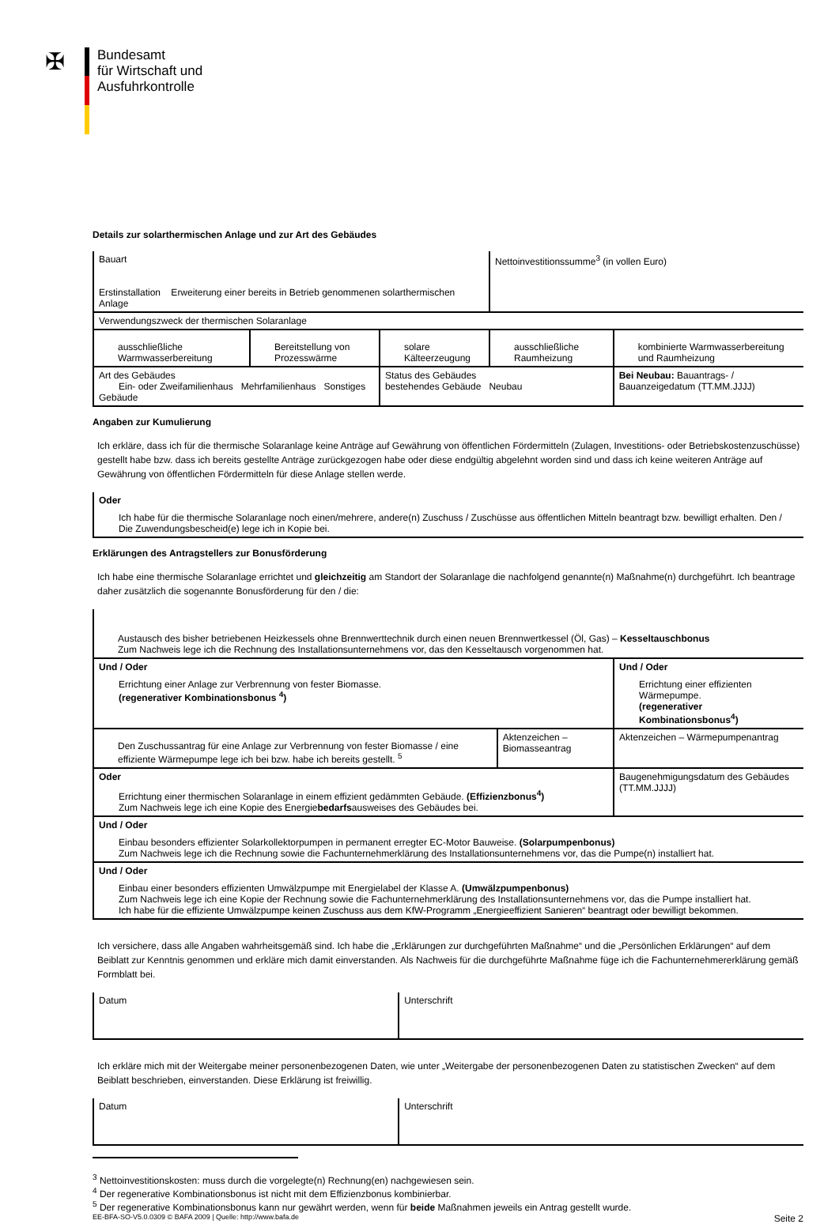✠
Bundesamt
für Wirtschaft und
Ausfuhrkontrolle
Details zur solarthermischen Anlage und zur Art des Gebäudes
| Bauart Erstinstallation Erweiterung einer bereits in Betrieb genommenen solarthermischen Anlage | | | Nettoinvestitionssumme<sup>3</sup> (in vollen Euro) | |
| Verwendungszweck der thermischen Solaranlage | | | | |
| ausschließliche Warmwasserbereitung | Bereitstellung von Prozesswärme | solare Kälteerzeugung | ausschließliche Raumheizung | kombinierte Warmwasserbereitung und Raumheizung |
| Art des Gebäudes Ein- oder Zweifamilienhaus Mehrfamilienhaus Sonstiges Gebäude | | Status des Gebäudes bestehendes Gebäude Neubau | | Bei Neubau: Bauantrags- / Bauanzeigedatum (TT.MM.JJJJ) |
Angaben zur Kumulierung
Ich erkläre, dass ich für die thermische Solaranlage keine Anträge auf Gewährung von öffentlichen Fördermitteln (Zulagen, Investitions- oder Betriebskostenzuschüsse) gestellt habe bzw. dass ich bereits gestellte Anträge zurückgezogen habe oder diese endgültig abgelehnt worden sind und dass ich keine weiteren Anträge auf Gewährung von öffentlichen Fördermitteln für diese Anlage stellen werde.
| Oder Ich habe für die thermische Solaranlage noch einen/mehrere, andere(n) Zuschuss / Zuschüsse aus öffentlichen Mitteln beantragt bzw. bewilligt erhalten. Den / Die Zuwendungsbescheid(e) lege ich in Kopie bei. |
Erklärungen des Antragstellers zur Bonusförderung
Ich habe eine thermische Solaranlage errichtet und gleichzeitig am Standort der Solaranlage die nachfolgend genannte(n) Maßnahme(n) durchgeführt. Ich beantrage daher zusätzlich die sogenannte Bonusförderung für den / die:
| Austausch des bisher betriebenen Heizkessels ohne Brennwerttechnik durch einen neuen Brennwertkessel (Öl, Gas) – Kesseltauschbonus Zum Nachweis lege ich die Rechnung des Installationsunternehmens vor, das den Kesseltausch vorgenommen hat. | | |
| Und / Oder Errichtung einer Anlage zur Verbrennung von fester Biomasse. (regenerativer Kombinationsbonus <sup>4</sup>) | | Und / Oder Errichtung einer effizienten Wärmepumpe. (regenerativer Kombinationsbonus<sup>4</sup>) |
| Den Zuschussantrag für eine Anlage zur Verbrennung von fester Biomasse / eine effiziente Wärmepumpe lege ich bei bzw. habe ich bereits gestellt. <sup>5</sup> | Aktenzeichen – Biomasseantrag | Aktenzeichen – Wärmepumpenantrag |
| Oder Errichtung einer thermischen Solaranlage in einem effizient gedämmten Gebäude. (Effizienzbonus<sup>4</sup>) Zum Nachweis lege ich eine Kopie des Energie bedarfs ausweises des Gebäudes bei. | | Baugenehmigungsdatum des Gebäudes (TT.MM.JJJJ) |
| Und / Oder Einbau besonders effizienter Solarkollektorpumpen in permanent erregter EC-Motor Bauweise. (Solarpumpenbonus) Zum Nachweis lege ich die Rechnung sowie die Fachunternehmerklärung des Installationsunternehmens vor, das die Pumpe(n) installiert hat. | | |
| Und / Oder Einbau einer besonders effizienten Umwälzpumpe mit Energielabel der Klasse A. (Umwälzpumpenbonus) Zum Nachweis lege ich eine Kopie der Rechnung sowie die Fachunternehmerklärung des Installationsunternehmens vor, das die Pumpe installiert hat. Ich habe für die effiziente Umwälzpumpe keinen Zuschuss aus dem KfW-Programm „Energieeffizient Sanieren“ beantragt oder bewilligt bekommen. | | |
Ich versichere, dass alle Angaben wahrheitsgemäß sind. Ich habe die „Erklärungen zur durchgeführten Maßnahme“ und die „Persönlichen Erklärungen“ auf dem Beiblatt zur Kenntnis genommen und erkläre mich damit einverstanden. Als Nachweis für die durchgeführte Maßnahme füge ich die Fachunternehmererklärung gemäß Formblatt bei.
| Datum | Unterschrift |
Ich erkläre mich mit der Weitergabe meiner personenbezogenen Daten, wie unter „Weitergabe der personenbezogenen Daten zu statistischen Zwecken“ auf dem Beiblatt beschrieben, einverstanden. Diese Erklärung ist freiwillig.
| Datum | Unterschrift |
<sup>3</sup> Nettoinvestitionskosten: muss durch die vorgelegte(n) Rechnung(en) nachgewiesen sein.
<sup>4</sup> Der regenerative Kombinationsbonus ist nicht mit dem Effizienzbonus kombinierbar.
<sup>5</sup> Der regenerative Kombinationsbonus kann nur gewährt werden, wenn für beide Maßnahmen jeweils ein Antrag gestellt wurde.
EE-BFA-SO-V5.0.0309 © BAFA 2009 | Quelle: http://www.bafa.de Seite 2